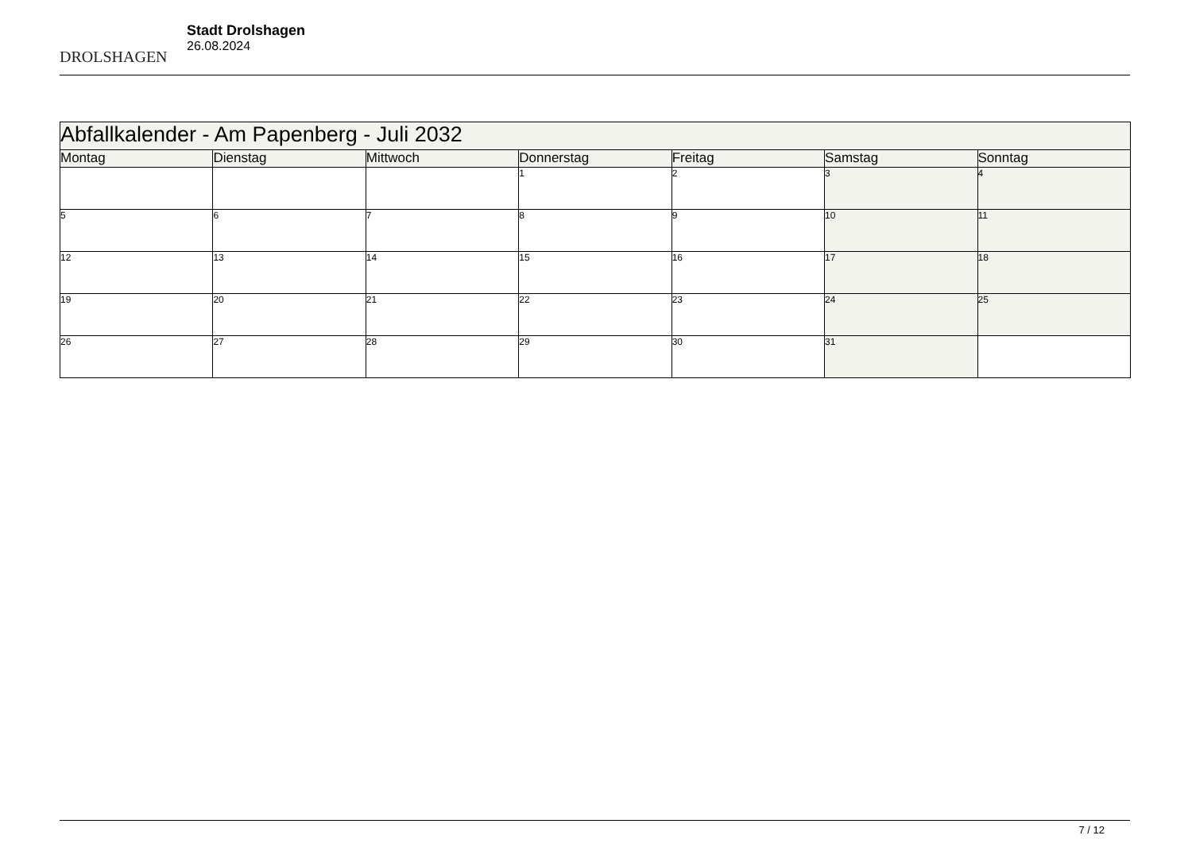DROLSHAGEN
Stadt Drolshagen
26.08.2024
| Abfallkalender - Am Papenberg - Juli 2032 | | | | | | |
| Montag | Dienstag | Mittwoch | Donnerstag | Freitag | Samstag | Sonntag |
| | | | 1 | 2 | 3 | 4 |
| 5 | 6 | 7 | 8 | 9 | 10 | 11 |
| 12 | 13 | 14 | 15 | 16 | 17 | 18 |
| 19 | 20 | 21 | 22 | 23 | 24 | 25 |
| 26 | 27 | 28 | 29 | 30 | 31 | |
7 / 12